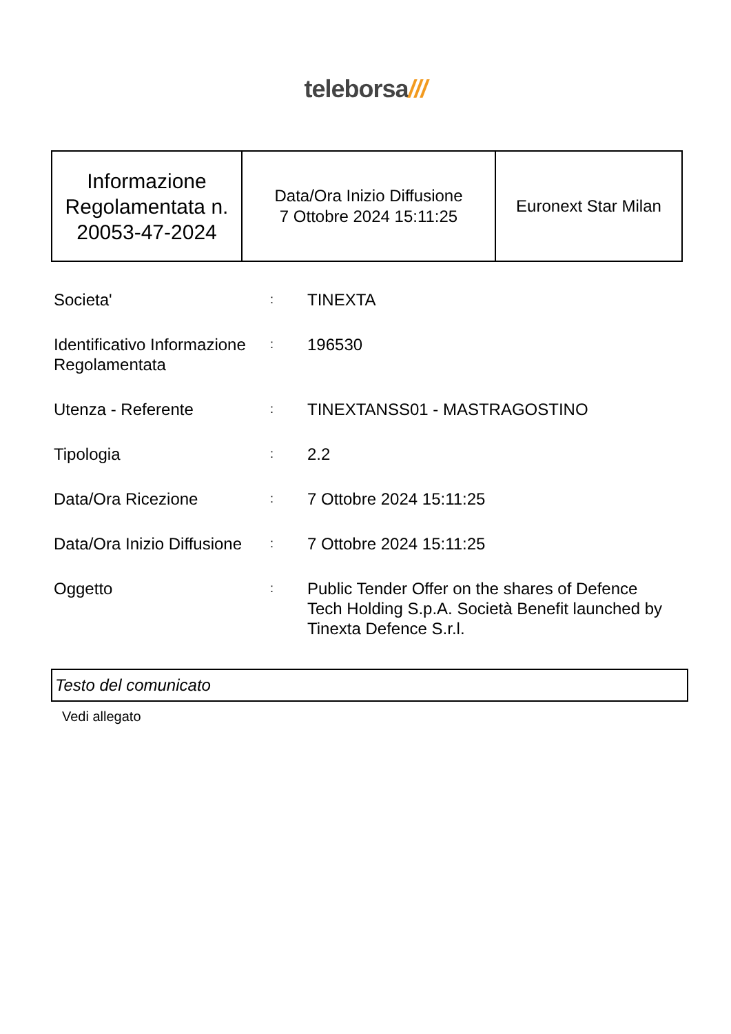teleborsa///
| Informazione Regolamentata n. 20053-47-2024 | Data/Ora Inizio Diffusione 7 Ottobre 2024 15:11:25 | Euronext Star Milan |
| Societa' | : | TINEXTA |
| Identificativo Informazione Regolamentata | : | 196530 |
| Utenza - Referente | : | TINEXTANSS01 - MASTRAGOSTINO |
| Tipologia | : | 2.2 |
| Data/Ora Ricezione | : | 7 Ottobre 2024 15:11:25 |
| Data/Ora Inizio Diffusione | : | 7 Ottobre 2024 15:11:25 |
| Oggetto | : | Public Tender Offer on the shares of Defence Tech Holding S.p.A. Società Benefit launched by Tinexta Defence S.r.l. |
Testo del comunicato
Vedi allegato